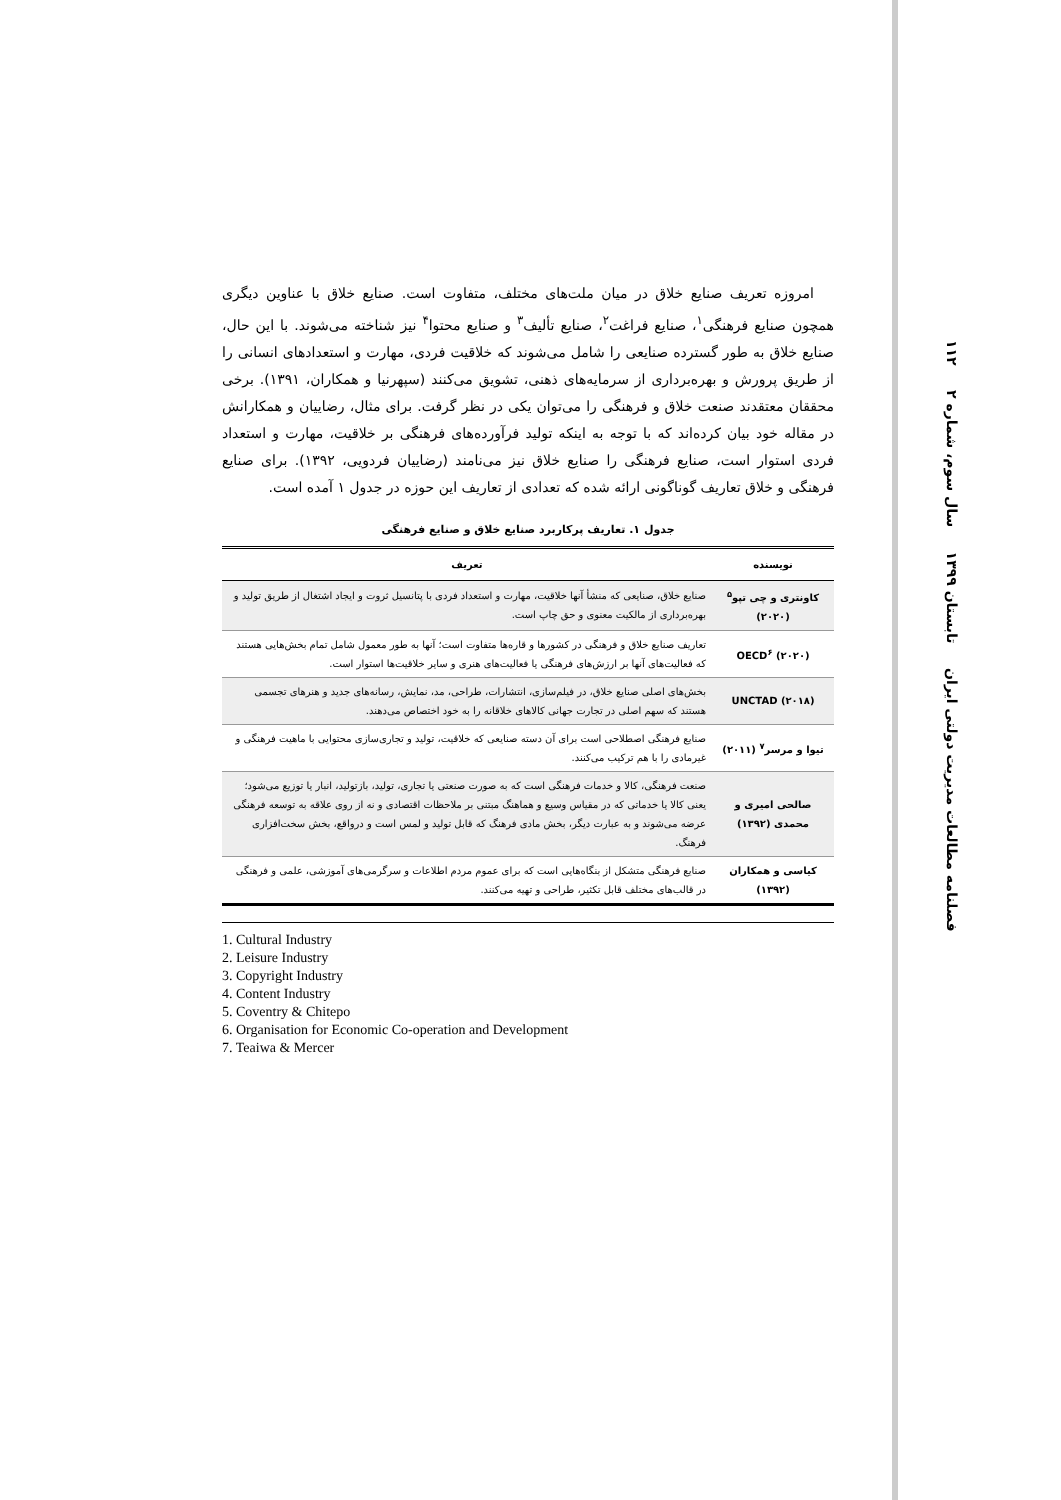فصلنامه مطالعات مدیریت دولتی ایران تابستان ۱۳۹۹ سال سوم، شماره ۲ ۱۱۲
امروزه تعریف صنایع خلاق در میان ملت‌های مختلف، متفاوت است. صنایع خلاق با عناوین دیگری همچون صنایع فرهنگی<sup>۱</sup>، صنایع فراغت<sup>۲</sup>، صنایع تألیف<sup>۳</sup> و صنایع محتوا<sup>۴</sup> نیز شناخته می‌شوند. با این حال، صنایع خلاق به طور گسترده صنایعی را شامل می‌شوند که خلاقیت فردی، مهارت و استعدادهای انسانی را از طریق پرورش و بهره‌برداری از سرمایه‌های ذهنی، تشویق می‌کنند (سپهرنیا و همکاران، ۱۳۹۱). برخی محققان معتقدند صنعت خلاق و فرهنگی را می‌توان یکی در نظر گرفت. برای مثال، رضاییان و همکارانش در مقاله خود بیان کرده‌اند که با توجه به اینکه تولید فرآورده‌های فرهنگی بر خلاقیت، مهارت و استعداد فردی استوار است، صنایع فرهنگی را صنایع خلاق نیز می‌نامند (رضاییان فردویی، ۱۳۹۲). برای صنایع فرهنگی و خلاق تعاریف گوناگونی ارائه شده که تعدادی از تعاریف این حوزه در جدول ۱ آمده است.
جدول ۱. تعاریف پرکاربرد صنایع خلاق و صنایع فرهنگی
| نویسنده | تعریف |
| --- | --- |
| کاونتری و چی تپو<sup>۵</sup> (۲۰۲۰) | صنایع خلاق، صنایعی که منشأ آنها خلاقیت، مهارت و استعداد فردی با پتانسیل ثروت و ایجاد اشتغال از طریق تولید و بهره‌برداری از مالکیت معنوی و حق چاپ است. |
| OECD<sup>۶</sup> (۲۰۲۰) | تعاریف صنایع خلاق و فرهنگی در کشورها و قاره‌ها متفاوت است؛ آنها به طور معمول شامل تمام بخش‌هایی هستند که فعالیت‌های آنها بر ارزش‌های فرهنگی یا فعالیت‌های هنری و سایر خلاقیت‌ها استوار است. |
| UNCTAD (۲۰۱۸) | بخش‌های اصلی صنایع خلاق، در فیلم‌سازی، انتشارات، طراحی، مد، نمایش، رسانه‌های جدید و هنرهای تجسمی هستند که سهم اصلی در تجارت جهانی کالاهای خلاقانه را به خود اختصاص می‌دهند. |
| تیوا و مرسر<sup>۷</sup> (۲۰۱۱) | صنایع فرهنگی اصطلاحی است برای آن دسته صنایعی که خلاقیت، تولید و تجاری‌سازی محتوایی با ماهیت فرهنگی و غیرمادی را با هم ترکیب می‌کنند. |
| صالحی امیری و محمدی (۱۳۹۲) | صنعت فرهنگی، کالا و خدمات فرهنگی است که به صورت صنعتی یا تجاری، تولید، بازتولید، انبار یا توزیع می‌شود؛ یعنی کالا یا خدماتی که در مقیاس وسیع و هماهنگ مبتنی بر ملاحظات اقتصادی و نه از روی علاقه به توسعه فرهنگی عرضه می‌شوند و به عبارت دیگر، بخش مادی فرهنگ که قابل تولید و لمس است و درواقع، بخش سخت‌افزاری فرهنگ. |
| کیاسی و همکاران (۱۳۹۲) | صنایع فرهنگی متشکل از بنگاه‌هایی است که برای عموم مردم اطلاعات و سرگرمی‌های آموزشی، علمی و فرهنگی در قالب‌های مختلف قابل تکثیر، طراحی و تهیه می‌کنند. |
1. Cultural Industry
2. Leisure Industry
3. Copyright Industry
4. Content Industry
5. Coventry & Chitepo
6. Organisation for Economic Co-operation and Development
7. Teaiwa & Mercer